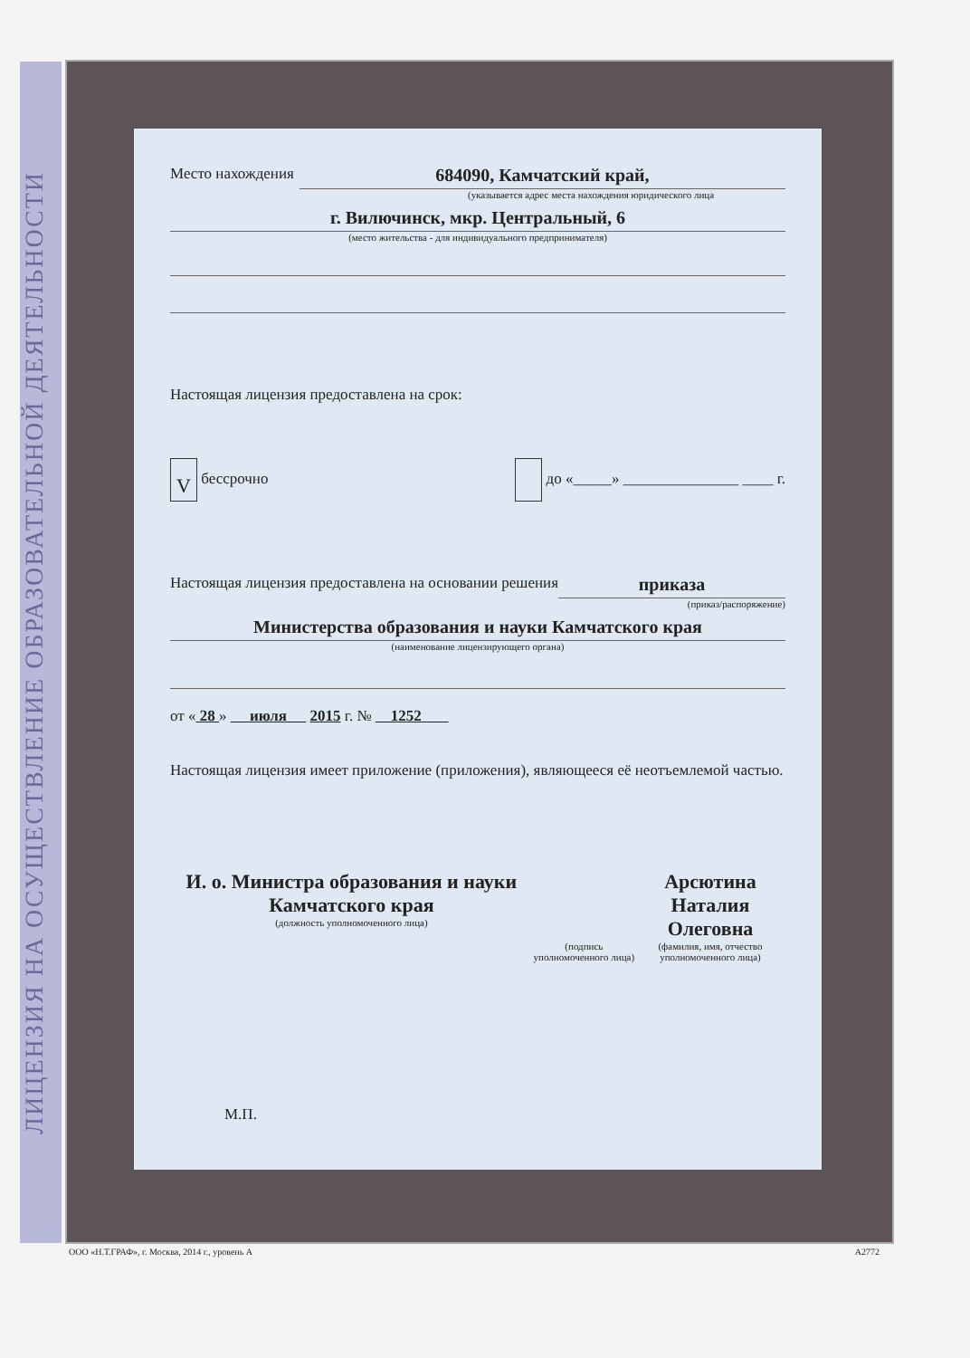ЛИЦЕНЗИЯ НА ОСУЩЕСТВЛЕНИЕ ОБРАЗОВАТЕЛЬНОЙ ДЕЯТЕЛЬНОСТИ
Место нахождения 684090, Камчатский край,
(указывается адрес места нахождения юридического лица
г. Вилючинск, мкр. Центральный, 6
(место жительства - для индивидуального предпринимателя)
Настоящая лицензия предоставлена на срок:
V бессрочно до «_____» _______________ ____ г.
Настоящая лицензия предоставлена на основании решения приказа
(приказ/распоряжение)
Министерства образования и науки Камчатского края
(наименование лицензирующего органа)
от « 28 » июля 2015 г. № 1252
Настоящая лицензия имеет приложение (приложения), являющееся её неотъемлемой частью.
И. о. Министра образования и науки Камчатского края
(должность уполномоченного лица)
(подпись уполномоченного лица)
Арсютина
Наталия Олеговна
(фамилия, имя, отчество уполномоченного лица)
М.П.
ООО «Н.Т.ГРАФ», г. Москва, 2014 г., уровень А А2772